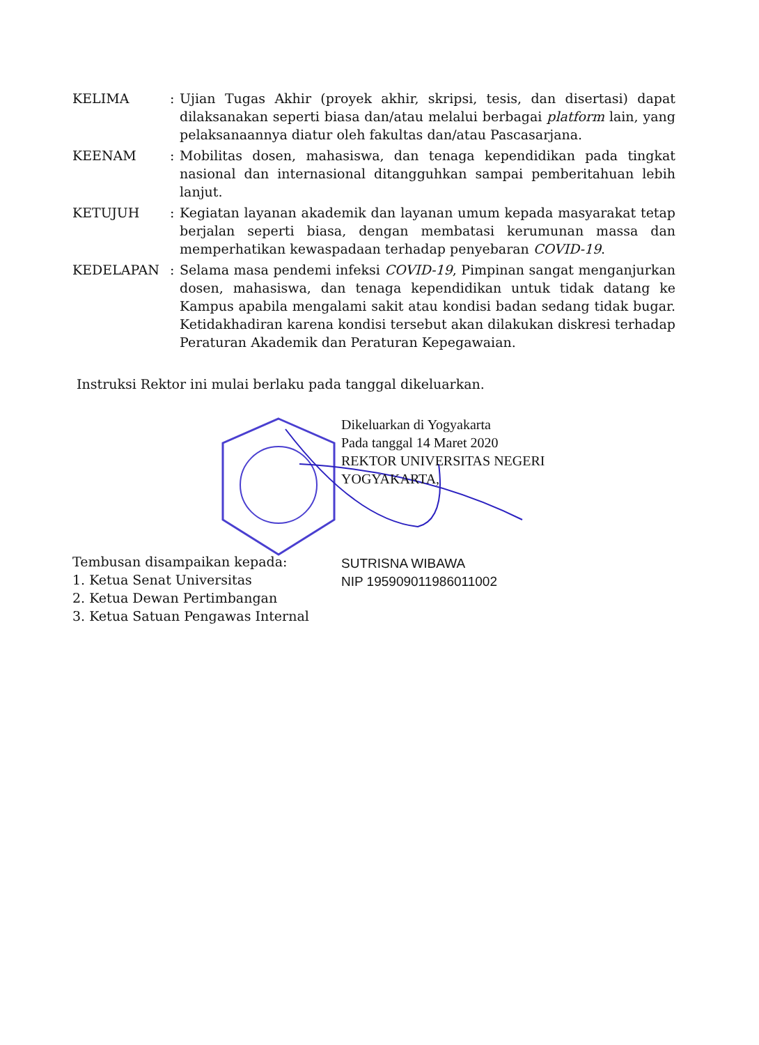KELIMA : Ujian Tugas Akhir (proyek akhir, skripsi, tesis, dan disertasi) dapat dilaksanakan seperti biasa dan/atau melalui berbagai platform lain, yang pelaksanaannya diatur oleh fakultas dan/atau Pascasarjana.
KEENAM : Mobilitas dosen, mahasiswa, dan tenaga kependidikan pada tingkat nasional dan internasional ditangguhkan sampai pemberitahuan lebih lanjut.
KETUJUH : Kegiatan layanan akademik dan layanan umum kepada masyarakat tetap berjalan seperti biasa, dengan membatasi kerumunan massa dan memperhatikan kewaspadaan terhadap penyebaran COVID-19.
KEDELAPAN : Selama masa pendemi infeksi COVID-19, Pimpinan sangat menganjurkan dosen, mahasiswa, dan tenaga kependidikan untuk tidak datang ke Kampus apabila mengalami sakit atau kondisi badan sedang tidak bugar. Ketidakhadiran karena kondisi tersebut akan dilakukan diskresi terhadap Peraturan Akademik dan Peraturan Kepegawaian.
Instruksi Rektor ini mulai berlaku pada tanggal dikeluarkan.
Dikeluarkan di Yogyakarta
Pada tanggal 14 Maret 2020
REKTOR UNIVERSITAS NEGERI
YOGYAKARTA,
Tembusan disampaikan kepada:
1. Ketua Senat Universitas
2. Ketua Dewan Pertimbangan
3. Ketua Satuan Pengawas Internal
SUTRISNA WIBAWA
NIP 195909011986011002